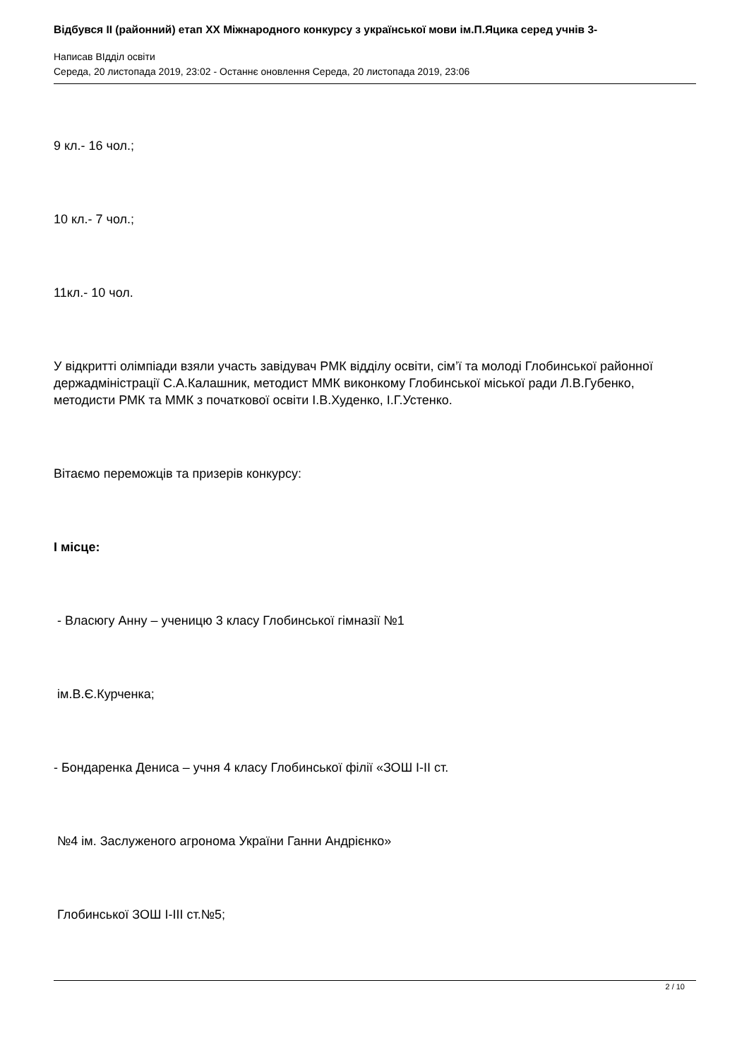Відбувся ІІ (районний) етап ХХ Міжнародного конкурсу з української мови ім.П.Яцика серед учнів 3-
Написав ВІдділ освіти
Середа, 20 листопада 2019, 23:02 - Останнє оновлення Середа, 20 листопада 2019, 23:06
9 кл.- 16 чол.;
10 кл.- 7 чол.;
11кл.- 10 чол.
У відкритті олімпіади взяли участь завідувач РМК відділу освіти, сім’ї та молоді Глобинської районної держадміністрації С.А.Калашник, методист ММК виконкому Глобинської міської ради Л.В.Губенко, методисти РМК та ММК з початкової освіти І.В.Худенко, І.Г.Устенко.
Вітаємо переможців та призерів конкурсу:
І місце:
- Власюгу Анну – ученицю 3 класу Глобинської гімназії №1
ім.В.Є.Курченка;
- Бондаренка Дениса – учня 4 класу Глобинської філії «ЗОШ І-ІІ ст.
№4 ім. Заслуженого агронома України Ганни Андрієнко»
Глобинської ЗОШ І-ІІІ ст.№5;
2 / 10